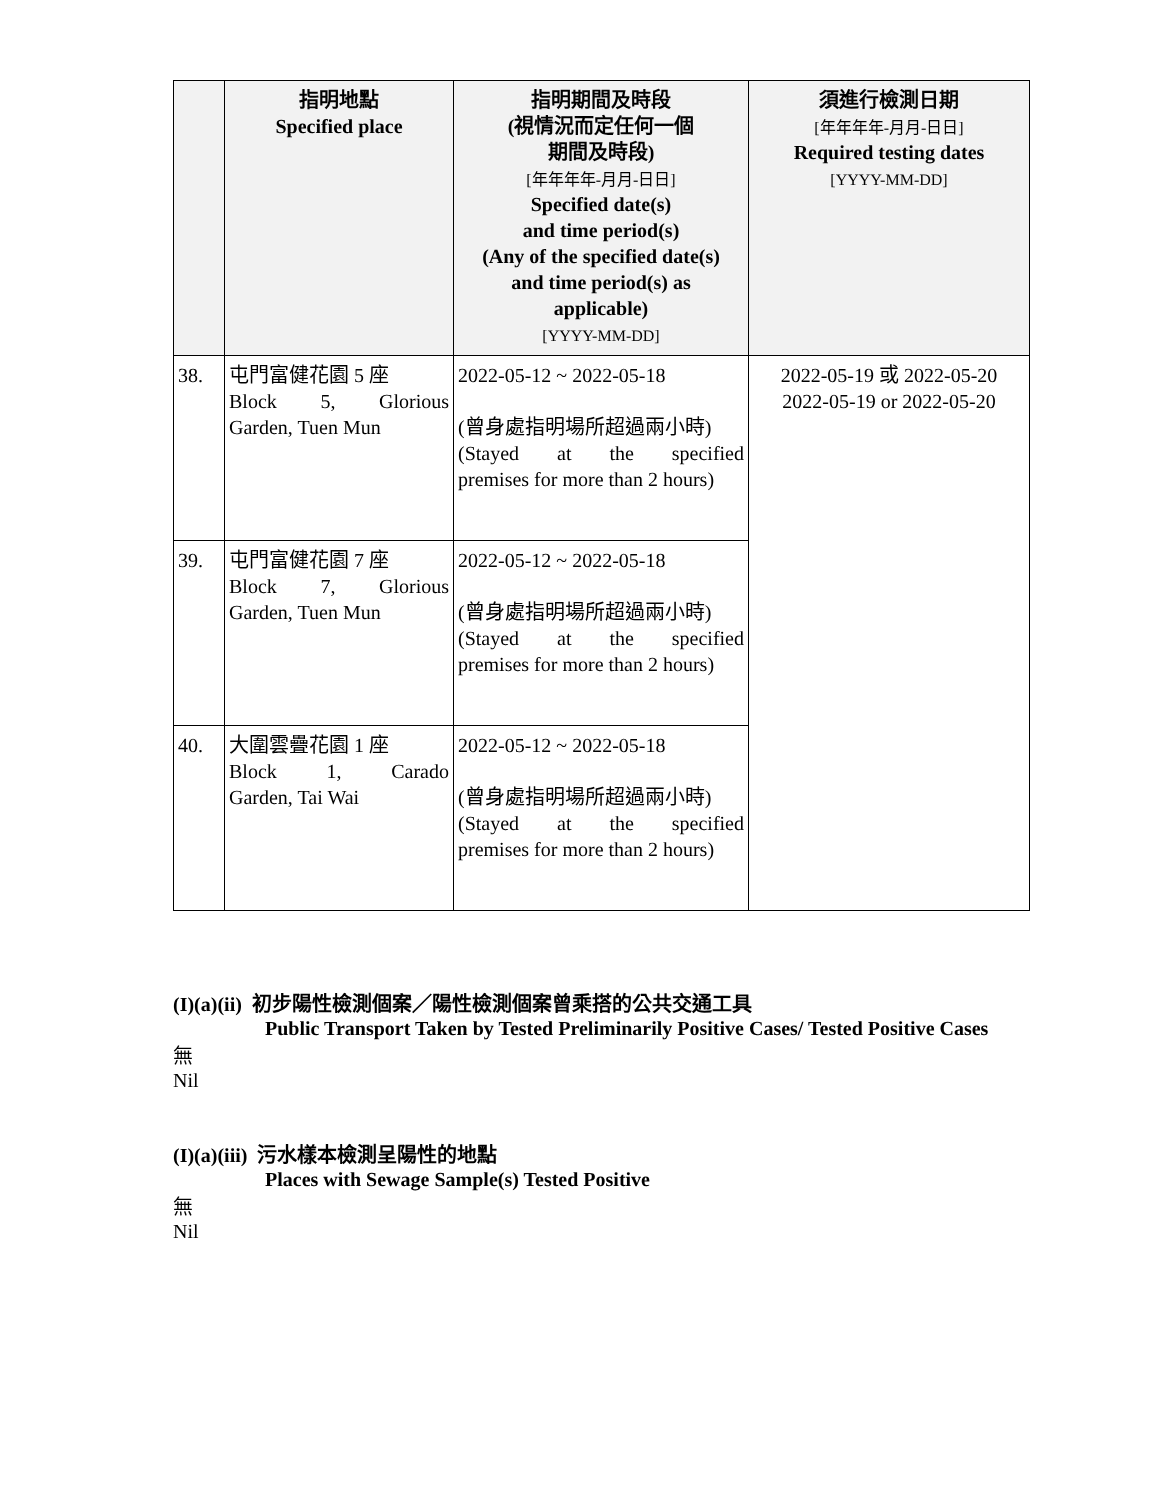| | 指明地點 Specified place | 指明期間及時段 (視情況而定任何一個 期間及時段) [年年年年-月月-日日] Specified date(s) and time period(s) (Any of the specified date(s) and time period(s) as applicable) [YYYY-MM-DD] | 須進行檢測日期 [年年年年-月月-日日] Required testing dates [YYYY-MM-DD] |
| --- | --- | --- | --- |
| 38. | 屯門富健花園 5 座 Block 5, Glorious Garden, Tuen Mun | 2022-05-12 ~ 2022-05-18 (曾身處指明場所超過兩小時) (Stayed at the specified premises for more than 2 hours) | 2022-05-19 或 2022-05-20 2022-05-19 or 2022-05-20 |
| 39. | 屯門富健花園 7 座 Block 7, Glorious Garden, Tuen Mun | 2022-05-12 ~ 2022-05-18 (曾身處指明場所超過兩小時) (Stayed at the specified premises for more than 2 hours) | |
| 40. | 大圍雲疊花園 1 座 Block 1, Carado Garden, Tai Wai | 2022-05-12 ~ 2022-05-18 (曾身處指明場所超過兩小時) (Stayed at the specified premises for more than 2 hours) | |
(I)(a)(ii) 初步陽性檢測個案／陽性檢測個案曾乘搭的公共交通工具
Public Transport Taken by Tested Preliminarily Positive Cases/ Tested Positive Cases
無
Nil
(I)(a)(iii) 污水樣本檢測呈陽性的地點
Places with Sewage Sample(s) Tested Positive
無
Nil